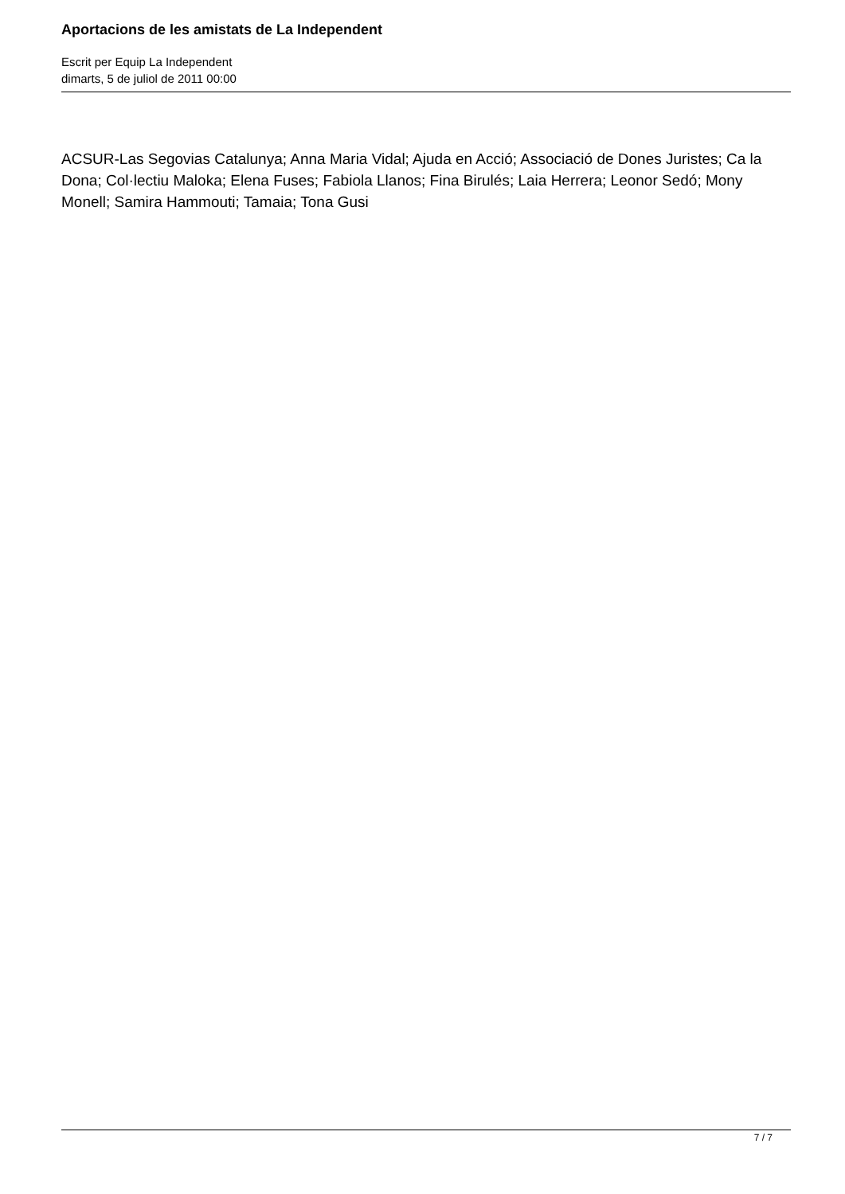Aportacions de les amistats de La Independent
Escrit per Equip La Independent
dimarts, 5 de juliol de 2011 00:00
ACSUR-Las Segovias Catalunya; Anna Maria Vidal; Ajuda en Acció; Associació de Dones Juristes; Ca la Dona; Col·lectiu Maloka; Elena Fuses; Fabiola Llanos; Fina Birulés; Laia Herrera; Leonor Sedó; Mony Monell; Samira Hammouti; Tamaia; Tona Gusi
7 / 7